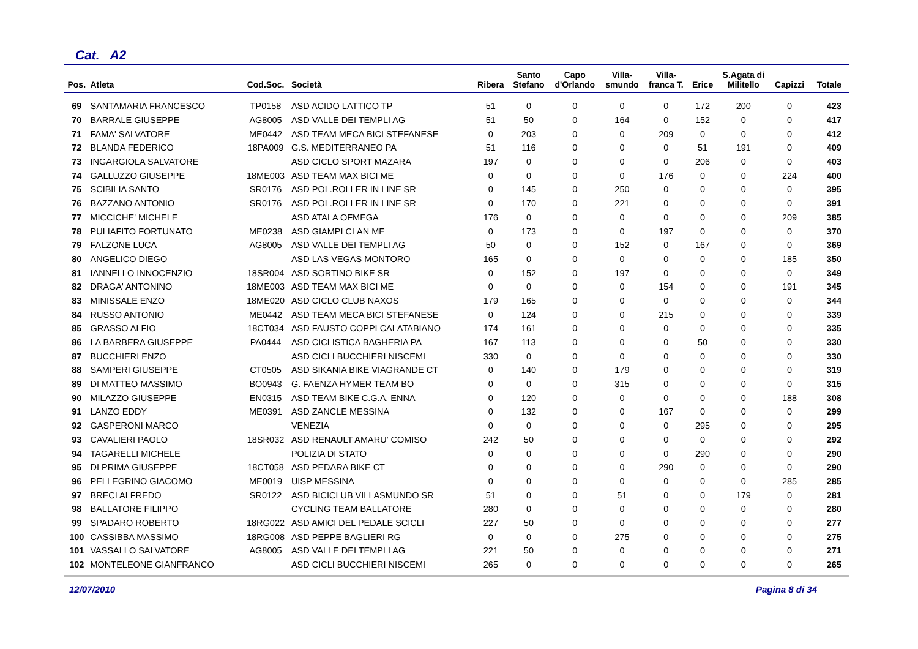Cat. A2
| Pos. | Atleta | Cod.Soc. | Società | Ribera | Santo Stefano | Capo d'Orlando | Villa- smundo | Villa- franca T. | Erice | S.Agata di Militello | Capizzi | Totale |
| --- | --- | --- | --- | --- | --- | --- | --- | --- | --- | --- | --- | --- |
| 69 | SANTAMARIA FRANCESCO | TP0158 | ASD ACIDO LATTICO TP | 51 | 0 | 0 | 0 | 0 | 172 | 200 | 0 | 423 |
| 70 | BARRALE GIUSEPPE | AG8005 | ASD VALLE DEI TEMPLI AG | 51 | 50 | 0 | 164 | 0 | 152 | 0 | 0 | 417 |
| 71 | FAMA' SALVATORE | ME0442 | ASD TEAM MECA BICI STEFANESE | 0 | 203 | 0 | 0 | 209 | 0 | 0 | 0 | 412 |
| 72 | BLANDA FEDERICO | 18PA009 | G.S. MEDITERRANEO PA | 51 | 116 | 0 | 0 | 0 | 51 | 191 | 0 | 409 |
| 73 | INGARGIOLA SALVATORE | | ASD CICLO SPORT MAZARA | 197 | 0 | 0 | 0 | 0 | 206 | 0 | 0 | 403 |
| 74 | GALLUZZO GIUSEPPE | 18ME003 | ASD TEAM MAX BICI ME | 0 | 0 | 0 | 0 | 176 | 0 | 0 | 224 | 400 |
| 75 | SCIBILIA SANTO | SR0176 | ASD POL.ROLLER IN LINE SR | 0 | 145 | 0 | 250 | 0 | 0 | 0 | 0 | 395 |
| 76 | BAZZANO ANTONIO | SR0176 | ASD POL.ROLLER IN LINE SR | 0 | 170 | 0 | 221 | 0 | 0 | 0 | 0 | 391 |
| 77 | MICCICHE' MICHELE | | ASD ATALA OFMEGA | 176 | 0 | 0 | 0 | 0 | 0 | 0 | 209 | 385 |
| 78 | PULIAFITO FORTUNATO | ME0238 | ASD GIAMPI CLAN ME | 0 | 173 | 0 | 0 | 197 | 0 | 0 | 0 | 370 |
| 79 | FALZONE LUCA | AG8005 | ASD VALLE DEI TEMPLI AG | 50 | 0 | 0 | 152 | 0 | 167 | 0 | 0 | 369 |
| 80 | ANGELICO DIEGO | | ASD LAS VEGAS MONTORO | 165 | 0 | 0 | 0 | 0 | 0 | 0 | 185 | 350 |
| 81 | IANNELLO INNOCENZIO | 18SR004 | ASD SORTINO BIKE SR | 0 | 152 | 0 | 197 | 0 | 0 | 0 | 0 | 349 |
| 82 | DRAGA' ANTONINO | 18ME003 | ASD TEAM MAX BICI ME | 0 | 0 | 0 | 0 | 154 | 0 | 0 | 191 | 345 |
| 83 | MINISSALE ENZO | 18ME020 | ASD CICLO CLUB NAXOS | 179 | 165 | 0 | 0 | 0 | 0 | 0 | 0 | 344 |
| 84 | RUSSO ANTONIO | ME0442 | ASD TEAM MECA BICI STEFANESE | 0 | 124 | 0 | 0 | 215 | 0 | 0 | 0 | 339 |
| 85 | GRASSO ALFIO | 18CT034 | ASD FAUSTO COPPI CALATABIANO | 174 | 161 | 0 | 0 | 0 | 0 | 0 | 0 | 335 |
| 86 | LA BARBERA GIUSEPPE | PA0444 | ASD CICLISTICA BAGHERIA PA | 167 | 113 | 0 | 0 | 0 | 50 | 0 | 0 | 330 |
| 87 | BUCCHIERI ENZO | | ASD CICLI BUCCHIERI NISCEMI | 330 | 0 | 0 | 0 | 0 | 0 | 0 | 0 | 330 |
| 88 | SAMPERI GIUSEPPE | CT0505 | ASD SIKANIA BIKE VIAGRANDE CT | 0 | 140 | 0 | 179 | 0 | 0 | 0 | 0 | 319 |
| 89 | DI MATTEO MASSIMO | BO0943 | G. FAENZA HYMER TEAM BO | 0 | 0 | 0 | 315 | 0 | 0 | 0 | 0 | 315 |
| 90 | MILAZZO GIUSEPPE | EN0315 | ASD TEAM BIKE C.G.A. ENNA | 0 | 120 | 0 | 0 | 0 | 0 | 0 | 188 | 308 |
| 91 | LANZO EDDY | ME0391 | ASD ZANCLE MESSINA | 0 | 132 | 0 | 0 | 167 | 0 | 0 | 0 | 299 |
| 92 | GASPERONI MARCO | | VENEZIA | 0 | 0 | 0 | 0 | 0 | 295 | 0 | 0 | 295 |
| 93 | CAVALIERI PAOLO | 18SR032 | ASD RENAULT AMARU' COMISO | 242 | 50 | 0 | 0 | 0 | 0 | 0 | 0 | 292 |
| 94 | TAGARELLI MICHELE | | POLIZIA DI STATO | 0 | 0 | 0 | 0 | 0 | 290 | 0 | 0 | 290 |
| 95 | DI PRIMA GIUSEPPE | 18CT058 | ASD PEDARA BIKE CT | 0 | 0 | 0 | 0 | 290 | 0 | 0 | 0 | 290 |
| 96 | PELLEGRINO GIACOMO | ME0019 | UISP MESSINA | 0 | 0 | 0 | 0 | 0 | 0 | 0 | 285 | 285 |
| 97 | BRECI ALFREDO | SR0122 | ASD BICICLUB VILLASMUNDO SR | 51 | 0 | 0 | 51 | 0 | 0 | 179 | 0 | 281 |
| 98 | BALLATORE FILIPPO | | CYCLING TEAM BALLATORE | 280 | 0 | 0 | 0 | 0 | 0 | 0 | 0 | 280 |
| 99 | SPADARO ROBERTO | 18RG022 | ASD AMICI DEL PEDALE SCICLI | 227 | 50 | 0 | 0 | 0 | 0 | 0 | 0 | 277 |
| 100 | CASSIBBA MASSIMO | 18RG008 | ASD PEPPE BAGLIERI RG | 0 | 0 | 0 | 275 | 0 | 0 | 0 | 0 | 275 |
| 101 | VASSALLO SALVATORE | AG8005 | ASD VALLE DEI TEMPLI AG | 221 | 50 | 0 | 0 | 0 | 0 | 0 | 0 | 271 |
| 102 | MONTELEONE GIANFRANCO | | ASD CICLI BUCCHIERI NISCEMI | 265 | 0 | 0 | 0 | 0 | 0 | 0 | 0 | 265 |
12/07/2010 Pagina 8 di 34